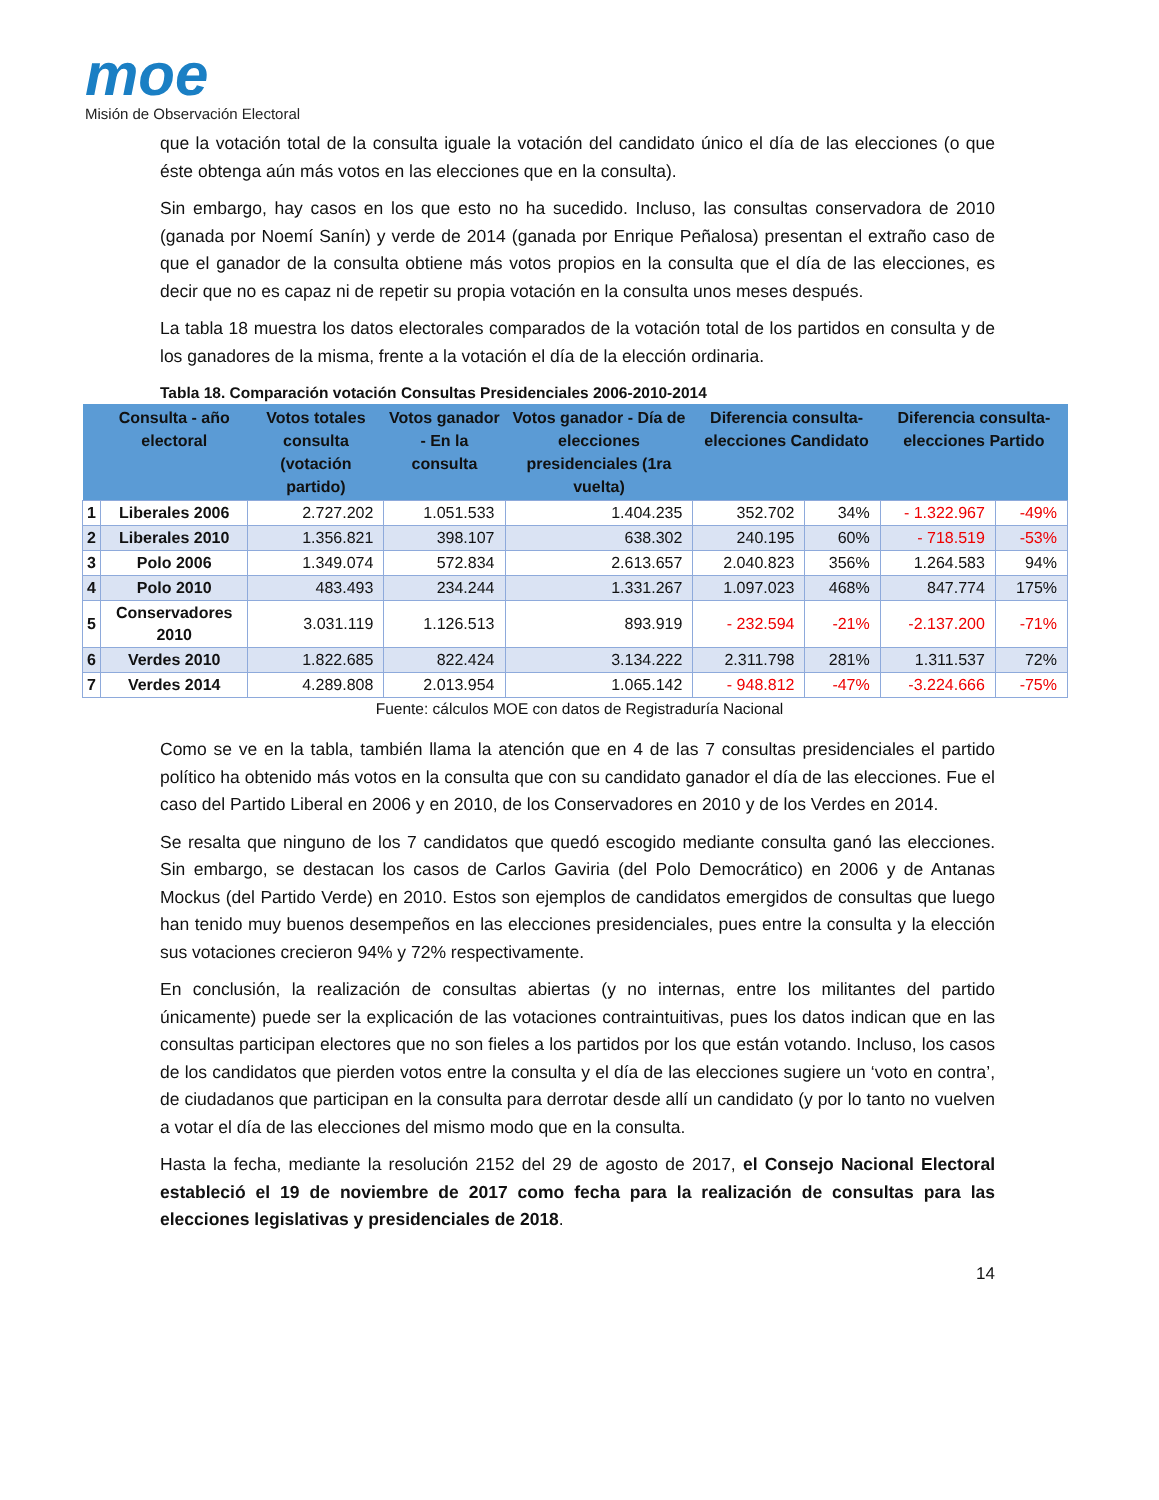moe
Misión de Observación Electoral
que la votación total de la consulta iguale la votación del candidato único el día de las elecciones (o que éste obtenga aún más votos en las elecciones que en la consulta).
Sin embargo, hay casos en los que esto no ha sucedido. Incluso, las consultas conservadora de 2010 (ganada por Noemí Sanín) y verde de 2014 (ganada por Enrique Peñalosa) presentan el extraño caso de que el ganador de la consulta obtiene más votos propios en la consulta que el día de las elecciones, es decir que no es capaz ni de repetir su propia votación en la consulta unos meses después.
La tabla 18 muestra los datos electorales comparados de la votación total de los partidos en consulta y de los ganadores de la misma, frente a la votación el día de la elección ordinaria.
Tabla 18. Comparación votación Consultas Presidenciales 2006-2010-2014
| | Consulta - año electoral | Votos totales consulta (votación partido) | Votos ganador - En la consulta | Votos ganador - Día de elecciones presidenciales (1ra vuelta) | Diferencia consulta-elecciones Candidato | | Diferencia consulta-elecciones Partido | |
| --- | --- | --- | --- | --- | --- | --- | --- | --- |
| 1 | Liberales 2006 | 2.727.202 | 1.051.533 | 1.404.235 | 352.702 | 34% | - 1.322.967 | -49% |
| 2 | Liberales 2010 | 1.356.821 | 398.107 | 638.302 | 240.195 | 60% | - 718.519 | -53% |
| 3 | Polo 2006 | 1.349.074 | 572.834 | 2.613.657 | 2.040.823 | 356% | 1.264.583 | 94% |
| 4 | Polo 2010 | 483.493 | 234.244 | 1.331.267 | 1.097.023 | 468% | 847.774 | 175% |
| 5 | Conservadores 2010 | 3.031.119 | 1.126.513 | 893.919 | - 232.594 | -21% | -2.137.200 | -71% |
| 6 | Verdes 2010 | 1.822.685 | 822.424 | 3.134.222 | 2.311.798 | 281% | 1.311.537 | 72% |
| 7 | Verdes 2014 | 4.289.808 | 2.013.954 | 1.065.142 | - 948.812 | -47% | -3.224.666 | -75% |
Fuente: cálculos MOE con datos de Registraduría Nacional
Como se ve en la tabla, también llama la atención que en 4 de las 7 consultas presidenciales el partido político ha obtenido más votos en la consulta que con su candidato ganador el día de las elecciones. Fue el caso del Partido Liberal en 2006 y en 2010, de los Conservadores en 2010 y de los Verdes en 2014.
Se resalta que ninguno de los 7 candidatos que quedó escogido mediante consulta ganó las elecciones. Sin embargo, se destacan los casos de Carlos Gaviria (del Polo Democrático) en 2006 y de Antanas Mockus (del Partido Verde) en 2010. Estos son ejemplos de candidatos emergidos de consultas que luego han tenido muy buenos desempeños en las elecciones presidenciales, pues entre la consulta y la elección sus votaciones crecieron 94% y 72% respectivamente.
En conclusión, la realización de consultas abiertas (y no internas, entre los militantes del partido únicamente) puede ser la explicación de las votaciones contraintuitivas, pues los datos indican que en las consultas participan electores que no son fieles a los partidos por los que están votando. Incluso, los casos de los candidatos que pierden votos entre la consulta y el día de las elecciones sugiere un ‘voto en contra’, de ciudadanos que participan en la consulta para derrotar desde allí un candidato (y por lo tanto no vuelven a votar el día de las elecciones del mismo modo que en la consulta.
Hasta la fecha, mediante la resolución 2152 del 29 de agosto de 2017, el Consejo Nacional Electoral estableció el 19 de noviembre de 2017 como fecha para la realización de consultas para las elecciones legislativas y presidenciales de 2018.
14